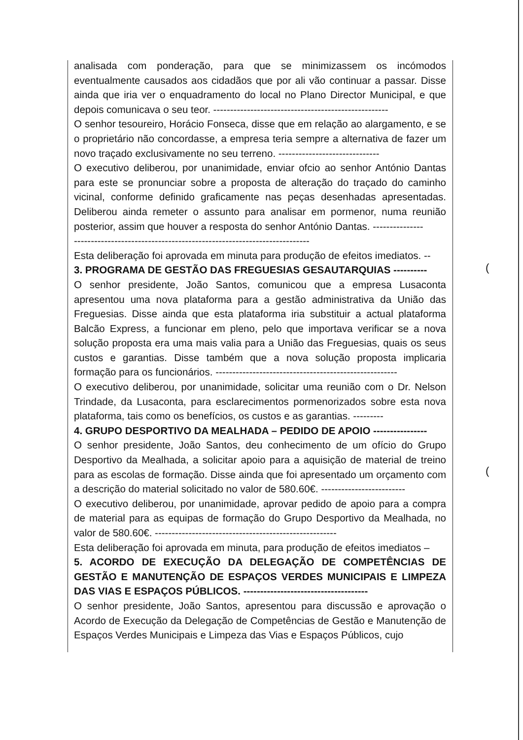analisada com ponderação, para que se minimizassem os incómodos eventualmente causados aos cidadãos que por ali vão continuar a passar. Disse ainda que iria ver o enquadramento do local no Plano Director Municipal, e que depois comunicava o seu teor. ----------------------------------------------------
O senhor tesoureiro, Horácio Fonseca, disse que em relação ao alargamento, e se o proprietário não concordasse, a empresa teria sempre a alternativa de fazer um novo traçado exclusivamente no seu terreno. ------------------------------
O executivo deliberou, por unanimidade, enviar ofcio ao senhor António Dantas para este se pronunciar sobre a proposta de alteração do traçado do caminho vicinal, conforme definido graficamente nas peças desenhadas apresentadas. Deliberou ainda remeter o assunto para analisar em pormenor, numa reunião posterior, assim que houver a resposta do senhor António Dantas. ---------------
----------------------------------------------------------------------
Esta deliberação foi aprovada em minuta para produção de efeitos imediatos. --
3. PROGRAMA DE GESTÃO DAS FREGUESIAS GESAUTARQUIAS ----------
O senhor presidente, João Santos, comunicou que a empresa Lusaconta apresentou uma nova plataforma para a gestão administrativa da União das Freguesias. Disse ainda que esta plataforma iria substituir a actual plataforma Balcão Express, a funcionar em pleno, pelo que importava verificar se a nova solução proposta era uma mais valia para a União das Freguesias, quais os seus custos e garantias. Disse também que a nova solução proposta implicaria formação para os funcionários. ------------------------------------------------------
O executivo deliberou, por unanimidade, solicitar uma reunião com o Dr. Nelson Trindade, da Lusaconta, para esclarecimentos pormenorizados sobre esta nova plataforma, tais como os benefícios, os custos e as garantias. ---------
4. GRUPO DESPORTIVO DA MEALHADA – PEDIDO DE APOIO ----------------
O senhor presidente, João Santos, deu conhecimento de um ofício do Grupo Desportivo da Mealhada, a solicitar apoio para a aquisição de material de treino para as escolas de formação. Disse ainda que foi apresentado um orçamento com a descrição do material solicitado no valor de 580.60€. -------------------------
O executivo deliberou, por unanimidade, aprovar pedido de apoio para a compra de material para as equipas de formação do Grupo Desportivo da Mealhada, no valor de 580.60€. ------------------------------------------------------
Esta deliberação foi aprovada em minuta, para produção de efeitos imediatos –
5. ACORDO DE EXECUÇÃO DA DELEGAÇÃO DE COMPETÊNCIAS DE GESTÃO E MANUTENÇÃO DE ESPAÇOS VERDES MUNICIPAIS E LIMPEZA DAS VIAS E ESPAÇOS PÚBLICOS. -------------------------------------
O senhor presidente, João Santos, apresentou para discussão e aprovação o Acordo de Execução da Delegação de Competências de Gestão e Manutenção de Espaços Verdes Municipais e Limpeza das Vias e Espaços Públicos, cujo
(
(